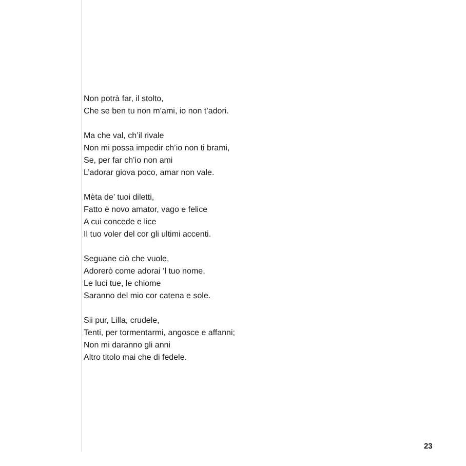Non potrà far, il stolto,
Che se ben tu non m’ami, io non t’adori.
Ma che val, ch’il rivale
Non mi possa impedir ch’io non ti brami,
Se, per far ch’io non ami
L’adorar giova poco, amar non vale.
Mèta de’ tuoi diletti,
Fatto è novo amator, vago e felice
A cui concede e lice
Il tuo voler del cor gli ultimi accenti.
Seguane ciò che vuole,
Adorerò come adorai ’l tuo nome,
Le luci tue, le chiome
Saranno del mio cor catena e sole.
Sii pur, Lilla, crudele,
Tenti, per tormentarmi, angosce e affanni;
Non mi daranno gli anni
Altro titolo mai che di fedele.
23